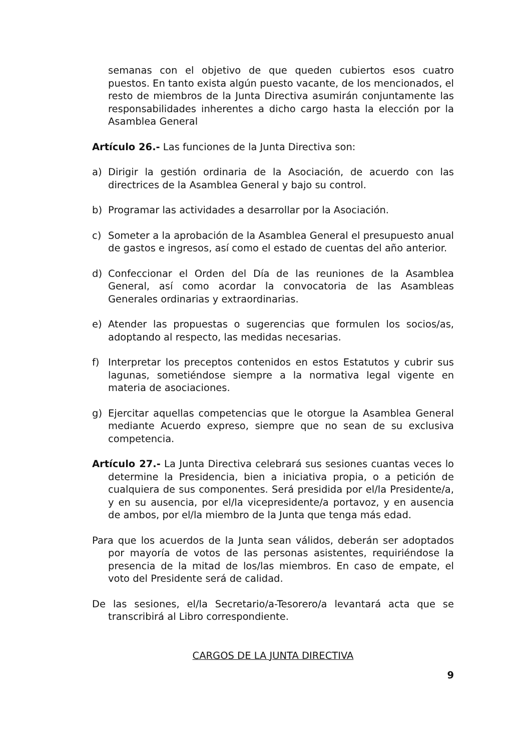semanas con el objetivo de que queden cubiertos esos cuatro puestos. En tanto exista algún puesto vacante, de los mencionados, el resto de miembros de la Junta Directiva asumirán conjuntamente las responsabilidades inherentes a dicho cargo hasta la elección por la Asamblea General
Artículo 26.- Las funciones de la Junta Directiva son:
a) Dirigir la gestión ordinaria de la Asociación, de acuerdo con las directrices de la Asamblea General y bajo su control.
b) Programar las actividades a desarrollar por la Asociación.
c) Someter a la aprobación de la Asamblea General el presupuesto anual de gastos e ingresos, así como el estado de cuentas del año anterior.
d) Confeccionar el Orden del Día de las reuniones de la Asamblea General, así como acordar la convocatoria de las Asambleas Generales ordinarias y extraordinarias.
e) Atender las propuestas o sugerencias que formulen los socios/as, adoptando al respecto, las medidas necesarias.
f) Interpretar los preceptos contenidos en estos Estatutos y cubrir sus lagunas, sometiéndose siempre a la normativa legal vigente en materia de asociaciones.
g) Ejercitar aquellas competencias que le otorgue la Asamblea General mediante Acuerdo expreso, siempre que no sean de su exclusiva competencia.
Artículo 27.- La Junta Directiva celebrará sus sesiones cuantas veces lo determine la Presidencia, bien a iniciativa propia, o a petición de cualquiera de sus componentes. Será presidida por el/la Presidente/a, y en su ausencia, por el/la vicepresidente/a portavoz, y en ausencia de ambos, por el/la miembro de la Junta que tenga más edad.
Para que los acuerdos de la Junta sean válidos, deberán ser adoptados por mayoría de votos de las personas asistentes, requiriéndose la presencia de la mitad de los/las miembros. En caso de empate, el voto del Presidente será de calidad.
De las sesiones, el/la Secretario/a-Tesorero/a levantará acta que se transcribirá al Libro correspondiente.
CARGOS DE LA JUNTA DIRECTIVA
9